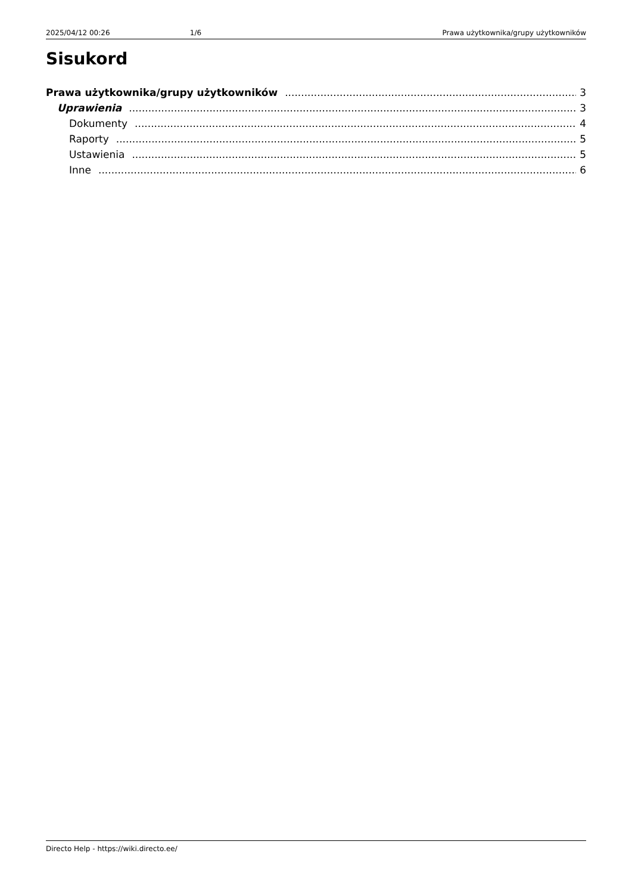2025/04/12 00:26 1/6 Prawa użytkownika/grupy użytkowników
Sisukord
Prawa użytkownika/grupy użytkowników 3
Uprawienia 3
Dokumenty 4
Raporty 5
Ustawienia 5
Inne 6
Directo Help - https://wiki.directo.ee/